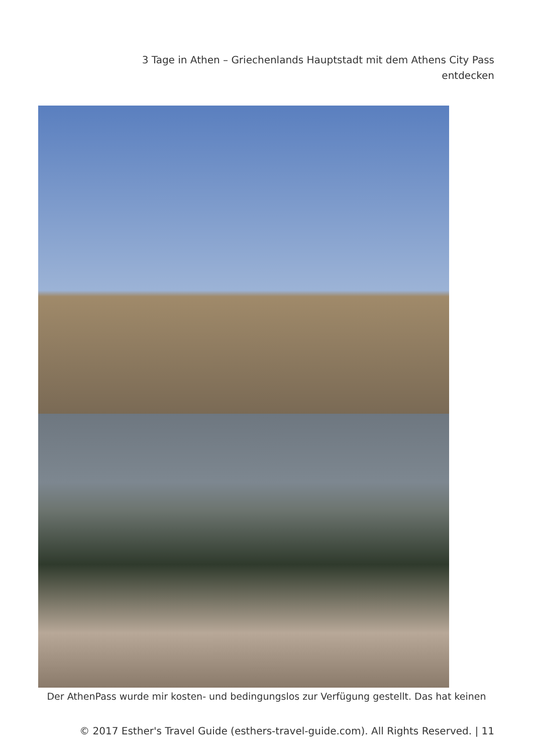3 Tage in Athen – Griechenlands Hauptstadt mit dem Athens City Pass
entdecken
Der AthenPass wurde mir kosten- und bedingungslos zur Verfügung gestellt. Das hat keinen
© 2017 Esther's Travel Guide (esthers-travel-guide.com). All Rights Reserved. | 11